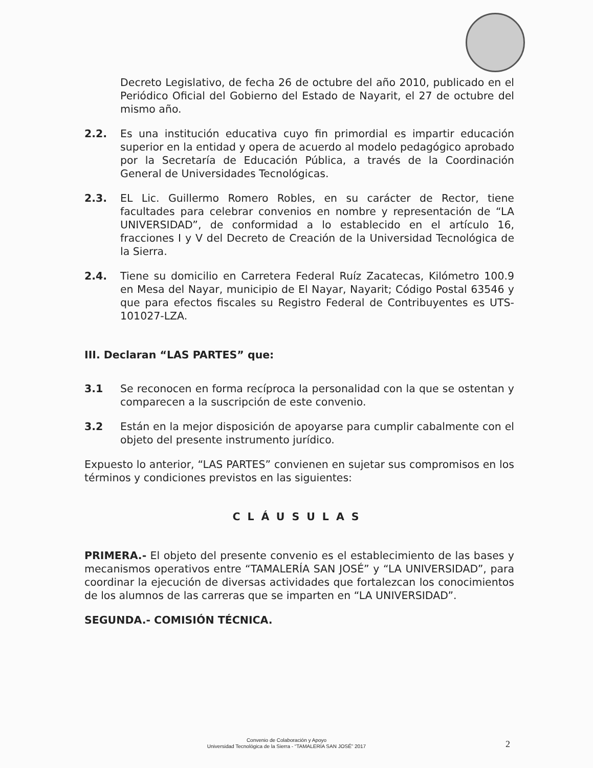Decreto Legislativo, de fecha 26 de octubre del año 2010, publicado en el Periódico Oficial del Gobierno del Estado de Nayarit, el 27 de octubre del mismo año.
2.2. Es una institución educativa cuyo fin primordial es impartir educación superior en la entidad y opera de acuerdo al modelo pedagógico aprobado por la Secretaría de Educación Pública, a través de la Coordinación General de Universidades Tecnológicas.
2.3. EL Lic. Guillermo Romero Robles, en su carácter de Rector, tiene facultades para celebrar convenios en nombre y representación de “LA UNIVERSIDAD”, de conformidad a lo establecido en el artículo 16, fracciones I y V del Decreto de Creación de la Universidad Tecnológica de la Sierra.
2.4. Tiene su domicilio en Carretera Federal Ruíz Zacatecas, Kilómetro 100.9 en Mesa del Nayar, municipio de El Nayar, Nayarit; Código Postal 63546 y que para efectos fiscales su Registro Federal de Contribuyentes es UTS-101027-LZA.
III. Declaran “LAS PARTES” que:
3.1 Se reconocen en forma recíproca la personalidad con la que se ostentan y comparecen a la suscripción de este convenio.
3.2 Están en la mejor disposición de apoyarse para cumplir cabalmente con el objeto del presente instrumento jurídico.
Expuesto lo anterior, “LAS PARTES” convienen en sujetar sus compromisos en los términos y condiciones previstos en las siguientes:
CLÁUSULAS
PRIMERA.- El objeto del presente convenio es el establecimiento de las bases y mecanismos operativos entre “TAMALERÍA SAN JOSÉ” y “LA UNIVERSIDAD”, para coordinar la ejecución de diversas actividades que fortalezcan los conocimientos de los alumnos de las carreras que se imparten en “LA UNIVERSIDAD”.
SEGUNDA.- COMISIÓN TÉCNICA.
Convenio de Colaboración y Apoyo
Universidad Tecnológica de la Sierra - “TAMALERÍA SAN JOSÉ” 2017
2